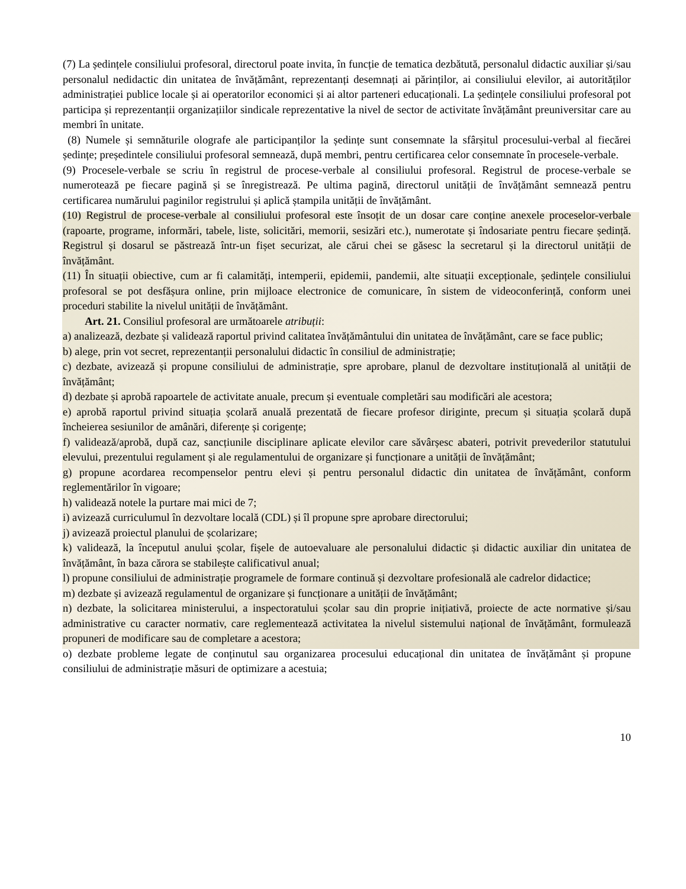(7) La ședințele consiliului profesoral, directorul poate invita, în funcție de tematica dezbătută, personalul didactic auxiliar și/sau personalul nedidactic din unitatea de învățământ, reprezentanți desemnați ai părinților, ai consiliului elevilor, ai autorităților administrației publice locale și ai operatorilor economici și ai altor parteneri educaționali. La ședințele consiliului profesoral pot participa și reprezentanții organizațiilor sindicale reprezentative la nivel de sector de activitate învățământ preuniversitar care au membri în unitate.
(8) Numele și semnăturile olografe ale participanților la ședințe sunt consemnate la sfârșitul procesului-verbal al fiecărei ședințe; președintele consiliului profesoral semnează, după membri, pentru certificarea celor consemnate în procesele-verbale.
(9) Procesele-verbale se scriu în registrul de procese-verbale al consiliului profesoral. Registrul de procese-verbale se numerotează pe fiecare pagină și se înregistrează. Pe ultima pagină, directorul unității de învățământ semnează pentru certificarea numărului paginilor registrului și aplică ștampila unității de învățământ.
(10) Registrul de procese-verbale al consiliului profesoral este însoțit de un dosar care conține anexele proceselor-verbale (rapoarte, programe, informări, tabele, liste, solicitări, memorii, sesizări etc.), numerotate și îndosariate pentru fiecare ședință. Registrul și dosarul se păstrează într-un fișet securizat, ale cărui chei se găsesc la secretarul și la directorul unității de învățământ.
(11) În situații obiective, cum ar fi calamități, intemperii, epidemii, pandemii, alte situații excepționale, ședințele consiliului profesoral se pot desfășura online, prin mijloace electronice de comunicare, în sistem de videoconferință, conform unei proceduri stabilite la nivelul unității de învățământ.
Art. 21. Consiliul profesoral are următoarele atribuții:
a) analizează, dezbate și validează raportul privind calitatea învățământului din unitatea de învățământ, care se face public;
b) alege, prin vot secret, reprezentanții personalului didactic în consiliul de administrație;
c) dezbate, avizează și propune consiliului de administrație, spre aprobare, planul de dezvoltare instituțională al unității de învățământ;
d) dezbate și aprobă rapoartele de activitate anuale, precum și eventuale completări sau modificări ale acestora;
e) aprobă raportul privind situația școlară anuală prezentată de fiecare profesor diriginte, precum și situația școlară după încheierea sesiunilor de amânări, diferențe și corigențe;
f) validează/aprobă, după caz, sancțiunile disciplinare aplicate elevilor care săvârșesc abateri, potrivit prevederilor statutului elevului, prezentului regulament și ale regulamentului de organizare și funcționare a unității de învățământ;
g) propune acordarea recompenselor pentru elevi și pentru personalul didactic din unitatea de învățământ, conform reglementărilor în vigoare;
h) validează notele la purtare mai mici de 7;
i) avizează curriculumul în dezvoltare locală (CDL) și îl propune spre aprobare directorului;
j) avizează proiectul planului de școlarizare;
k) validează, la începutul anului școlar, fișele de autoevaluare ale personalului didactic și didactic auxiliar din unitatea de învățământ, în baza cărora se stabilește calificativul anual;
l) propune consiliului de administrație programele de formare continuă și dezvoltare profesională ale cadrelor didactice;
m) dezbate și avizează regulamentul de organizare și funcționare a unității de învățământ;
n) dezbate, la solicitarea ministerului, a inspectoratului școlar sau din proprie inițiativă, proiecte de acte normative și/sau administrative cu caracter normativ, care reglementează activitatea la nivelul sistemului național de învățământ, formulează propuneri de modificare sau de completare a acestora;
o) dezbate probleme legate de conținutul sau organizarea procesului educațional din unitatea de învățământ și propune consiliului de administrație măsuri de optimizare a acestuia;
10